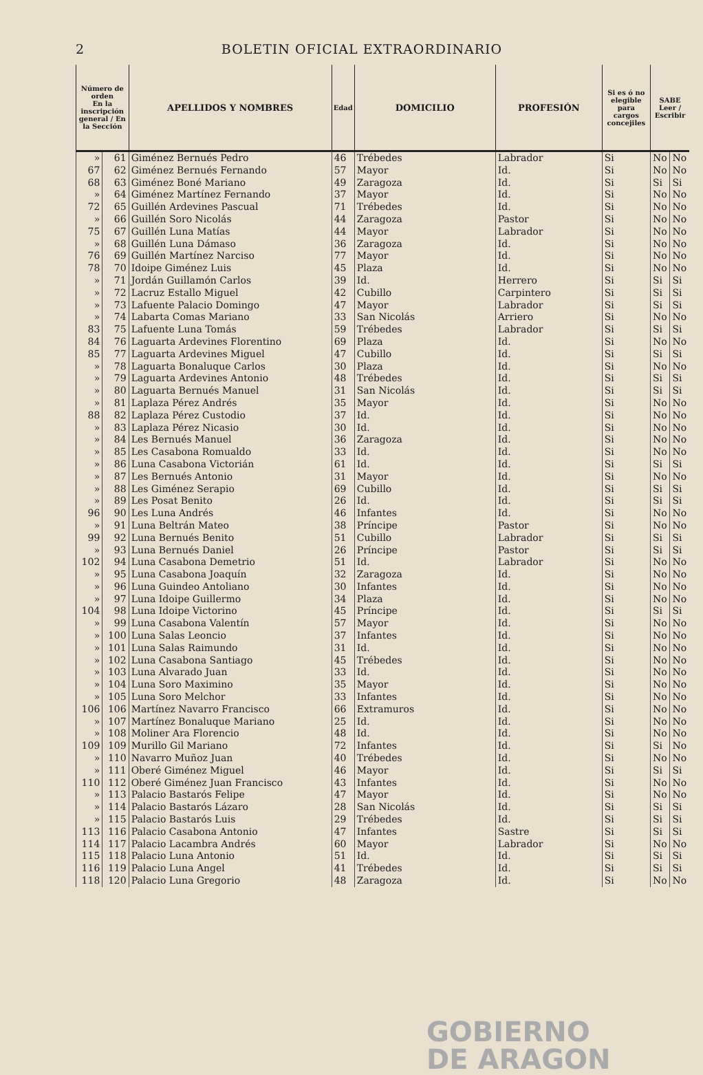2 BOLETIN OFICIAL EXTRAORDINARIO
| Número de orden En la inscripción general / En la Sección | | APELLIDOS Y NOMBRES | Edad | DOMICILIO | PROFESIÓN | Si es ó no elegible para cargos concejiles | SABE Leer / Escribir | |
| --- | --- | --- | --- | --- | --- | --- | --- | --- |
| » | 61 | Giménez Bernués Pedro | 46 | Trébedes | Labrador | Si | No | No |
| 67 | 62 | Giménez Bernués Fernando | 57 | Mayor | Id. | Si | No | No |
| 68 | 63 | Giménez Boné Mariano | 49 | Zaragoza | Id. | Si | Si | Si |
| » | 64 | Giménez Martínez Fernando | 37 | Mayor | Id. | Si | No | No |
| 72 | 65 | Guillén Ardevines Pascual | 71 | Trébedes | Id. | Si | No | No |
| » | 66 | Guillén Soro Nicolás | 44 | Zaragoza | Pastor | Si | No | No |
| 75 | 67 | Guillén Luna Matías | 44 | Mayor | Labrador | Si | No | No |
| » | 68 | Guillén Luna Dámaso | 36 | Zaragoza | Id. | Si | No | No |
| 76 | 69 | Guillén Martínez Narciso | 77 | Mayor | Id. | Si | No | No |
| 78 | 70 | Idoipe Giménez Luis | 45 | Plaza | Id. | Si | No | No |
| » | 71 | Jordán Guillamón Carlos | 39 | Id. | Herrero | Si | Si | Si |
| » | 72 | Lacruz Estallo Miguel | 42 | Cubillo | Carpintero | Si | Si | Si |
| » | 73 | Lafuente Palacio Domingo | 47 | Mayor | Labrador | Si | Si | Si |
| » | 74 | Labarta Comas Mariano | 33 | San Nicolás | Arriero | Si | No | No |
| 83 | 75 | Lafuente Luna Tomás | 59 | Trébedes | Labrador | Si | Si | Si |
| 84 | 76 | Laguarta Ardevines Florentino | 69 | Plaza | Id. | Si | No | No |
| 85 | 77 | Laguarta Ardevines Miguel | 47 | Cubillo | Id. | Si | Si | Si |
| » | 78 | Laguarta Bonaluque Carlos | 30 | Plaza | Id. | Si | No | No |
| » | 79 | Laguarta Ardevines Antonio | 48 | Trébedes | Id. | Si | Si | Si |
| » | 80 | Laguarta Bernués Manuel | 31 | San Nicolás | Id. | Si | Si | Si |
| » | 81 | Laplaza Pérez Andrés | 35 | Mayor | Id. | Si | No | No |
| 88 | 82 | Laplaza Pérez Custodio | 37 | Id. | Id. | Si | No | No |
| » | 83 | Laplaza Pérez Nicasio | 30 | Id. | Id. | Si | No | No |
| » | 84 | Les Bernués Manuel | 36 | Zaragoza | Id. | Si | No | No |
| » | 85 | Les Casabona Romualdo | 33 | Id. | Id. | Si | No | No |
| » | 86 | Luna Casabona Victorián | 61 | Id. | Id. | Si | Si | Si |
| » | 87 | Les Bernués Antonio | 31 | Mayor | Id. | Si | No | No |
| » | 88 | Les Giménez Serapio | 69 | Cubillo | Id. | Si | Si | Si |
| » | 89 | Les Posat Benito | 26 | Id. | Id. | Si | Si | Si |
| 96 | 90 | Les Luna Andrés | 46 | Infantes | Id. | Si | No | No |
| » | 91 | Luna Beltrán Mateo | 38 | Príncipe | Pastor | Si | No | No |
| 99 | 92 | Luna Bernués Benito | 51 | Cubillo | Labrador | Si | Si | Si |
| » | 93 | Luna Bernués Daniel | 26 | Príncipe | Pastor | Si | Si | Si |
| 102 | 94 | Luna Casabona Demetrio | 51 | Id. | Labrador | Si | No | No |
| » | 95 | Luna Casabona Joaquín | 32 | Zaragoza | Id. | Si | No | No |
| » | 96 | Luna Guindeo Antoliano | 30 | Infantes | Id. | Si | No | No |
| » | 97 | Luna Idoipe Guillermo | 34 | Plaza | Id. | Si | No | No |
| 104 | 98 | Luna Idoipe Victorino | 45 | Príncipe | Id. | Si | Si | Si |
| » | 99 | Luna Casabona Valentín | 57 | Mayor | Id. | Si | No | No |
| » | 100 | Luna Salas Leoncio | 37 | Infantes | Id. | Si | No | No |
| » | 101 | Luna Salas Raimundo | 31 | Id. | Id. | Si | No | No |
| » | 102 | Luna Casabona Santiago | 45 | Trébedes | Id. | Si | No | No |
| » | 103 | Luna Alvarado Juan | 33 | Id. | Id. | Si | No | No |
| » | 104 | Luna Soro Maximino | 35 | Mayor | Id. | Si | No | No |
| » | 105 | Luna Soro Melchor | 33 | Infantes | Id. | Si | No | No |
| 106 | 106 | Martínez Navarro Francisco | 66 | Extramuros | Id. | Si | No | No |
| » | 107 | Martínez Bonaluque Mariano | 25 | Id. | Id. | Si | No | No |
| » | 108 | Moliner Ara Florencio | 48 | Id. | Id. | Si | No | No |
| 109 | 109 | Murillo Gil Mariano | 72 | Infantes | Id. | Si | Si | No |
| » | 110 | Navarro Muñoz Juan | 40 | Trébedes | Id. | Si | No | No |
| » | 111 | Oberé Giménez Miguel | 46 | Mayor | Id. | Si | Si | Si |
| 110 | 112 | Oberé Giménez Juan Francisco | 43 | Infantes | Id. | Si | No | No |
| » | 113 | Palacio Bastarós Felipe | 47 | Mayor | Id. | Si | No | No |
| » | 114 | Palacio Bastarós Lázaro | 28 | San Nicolás | Id. | Si | Si | Si |
| » | 115 | Palacio Bastarós Luis | 29 | Trébedes | Id. | Si | Si | Si |
| 113 | 116 | Palacio Casabona Antonio | 47 | Infantes | Sastre | Si | Si | Si |
| 114 | 117 | Palacio Lacambra Andrés | 60 | Mayor | Labrador | Si | No | No |
| 115 | 118 | Palacio Luna Antonio | 51 | Id. | Id. | Si | Si | Si |
| 116 | 119 | Palacio Luna Angel | 41 | Trébedes | Id. | Si | Si | Si |
| 118 | 120 | Palacio Luna Gregorio | 48 | Zaragoza | Id. | Si | No | No |
GOBIERNO
DE ARAGON